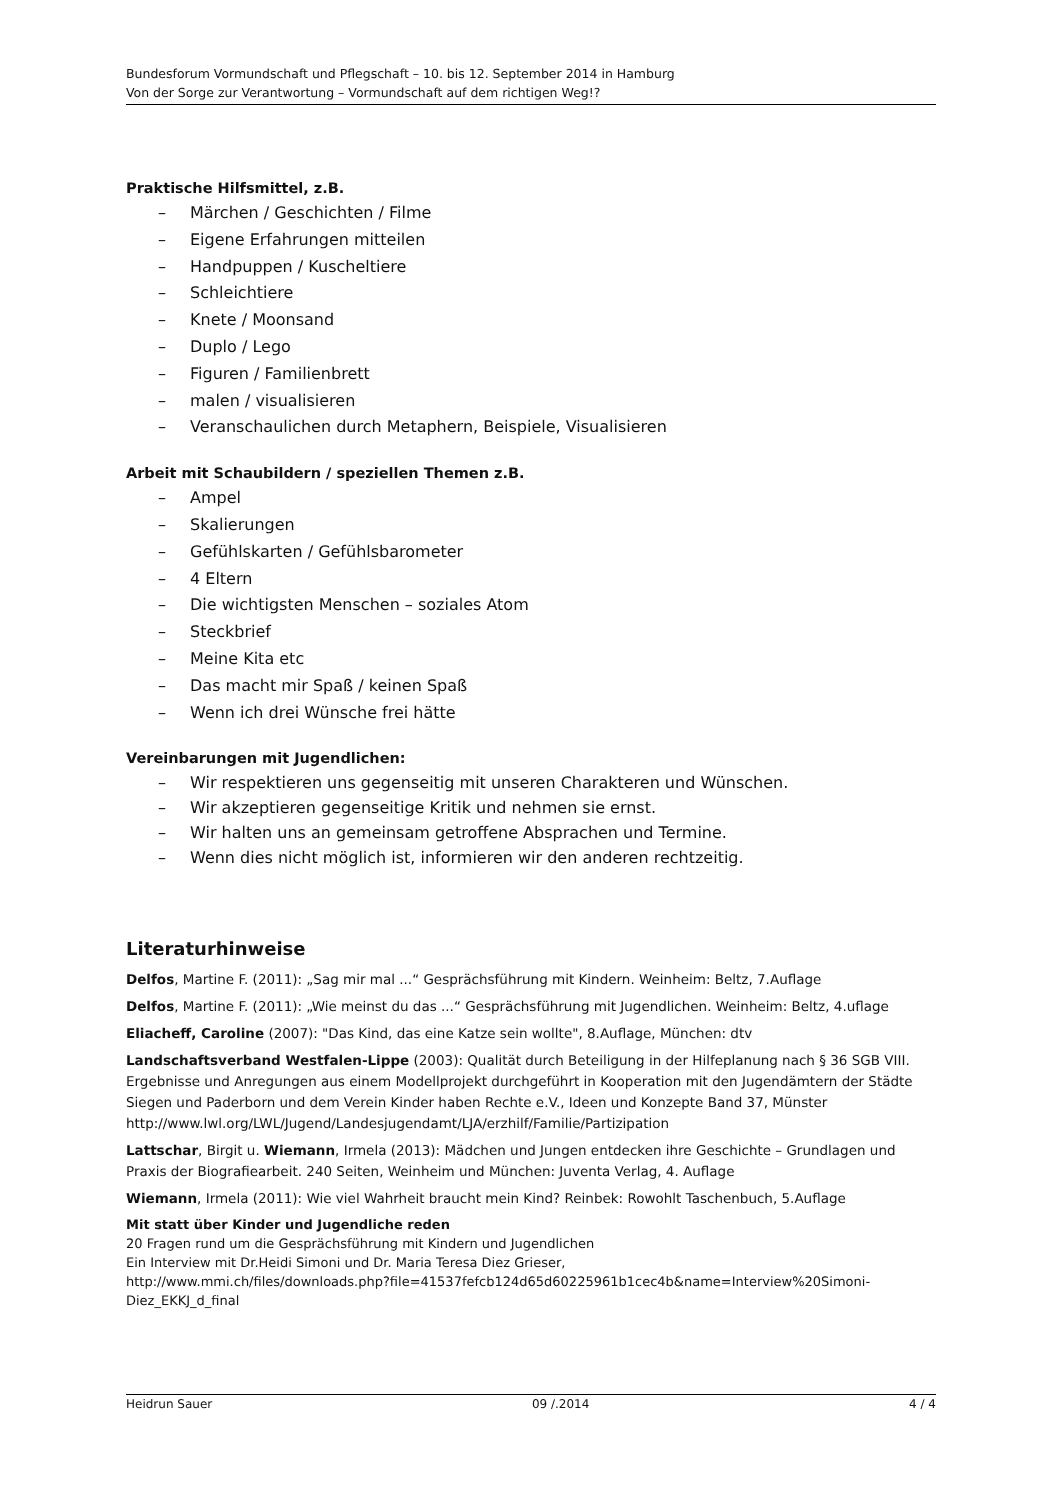Bundesforum Vormundschaft und Pflegschaft – 10. bis 12. September 2014 in Hamburg
Von der Sorge zur Verantwortung – Vormundschaft auf dem richtigen Weg!?
Praktische Hilfsmittel, z.B.
– Märchen / Geschichten / Filme
– Eigene Erfahrungen mitteilen
– Handpuppen / Kuscheltiere
– Schleichtiere
– Knete / Moonsand
– Duplo / Lego
– Figuren / Familienbrett
– malen / visualisieren
– Veranschaulichen durch Metaphern, Beispiele, Visualisieren
Arbeit mit Schaubildern / speziellen Themen z.B.
– Ampel
– Skalierungen
– Gefühlskarten / Gefühlsbarometer
– 4 Eltern
– Die wichtigsten Menschen – soziales Atom
– Steckbrief
– Meine Kita etc
– Das macht mir Spaß / keinen Spaß
– Wenn ich drei Wünsche frei hätte
Vereinbarungen mit Jugendlichen:
– Wir respektieren uns gegenseitig mit unseren Charakteren und Wünschen.
– Wir akzeptieren gegenseitige Kritik und nehmen sie ernst.
– Wir halten uns an gemeinsam getroffene Absprachen und Termine.
– Wenn dies nicht möglich ist, informieren wir den anderen rechtzeitig.
Literaturhinweise
Delfos, Martine F. (2011): „Sag mir mal ...“ Gesprächsführung mit Kindern. Weinheim: Beltz, 7.Auflage
Delfos, Martine F. (2011): „Wie meinst du das ...“ Gesprächsführung mit Jugendlichen. Weinheim: Beltz, 4.uflage
Eliacheff, Caroline (2007): "Das Kind, das eine Katze sein wollte", 8.Auflage, München: dtv
Landschaftsverband Westfalen-Lippe (2003): Qualität durch Beteiligung in der Hilfeplanung nach § 36 SGB VIII. Ergebnisse und Anregungen aus einem Modellprojekt durchgeführt in Kooperation mit den Jugendämtern der Städte Siegen und Paderborn und dem Verein Kinder haben Rechte e.V., Ideen und Konzepte Band 37, Münster http://www.lwl.org/LWL/Jugend/Landesjugendamt/LJA/erzhilf/Familie/Partizipation
Lattschar, Birgit u. Wiemann, Irmela (2013): Mädchen und Jungen entdecken ihre Geschichte – Grundlagen und Praxis der Biografiearbeit. 240 Seiten, Weinheim und München: Juventa Verlag, 4. Auflage
Wiemann, Irmela (2011): Wie viel Wahrheit braucht mein Kind? Reinbek: Rowohlt Taschenbuch, 5.Auflage
Mit statt über Kinder und Jugendliche reden
20 Fragen rund um die Gesprächsführung mit Kindern und Jugendlichen
Ein Interview mit Dr.Heidi Simoni und Dr. Maria Teresa Diez Grieser,
http://www.mmi.ch/files/downloads.php?file=41537fefcb124d65d60225961b1cec4b&name=Interview%20Simoni-Diez_EKKJ_d_final
Heidrun Sauer 09 /.2014 4 / 4